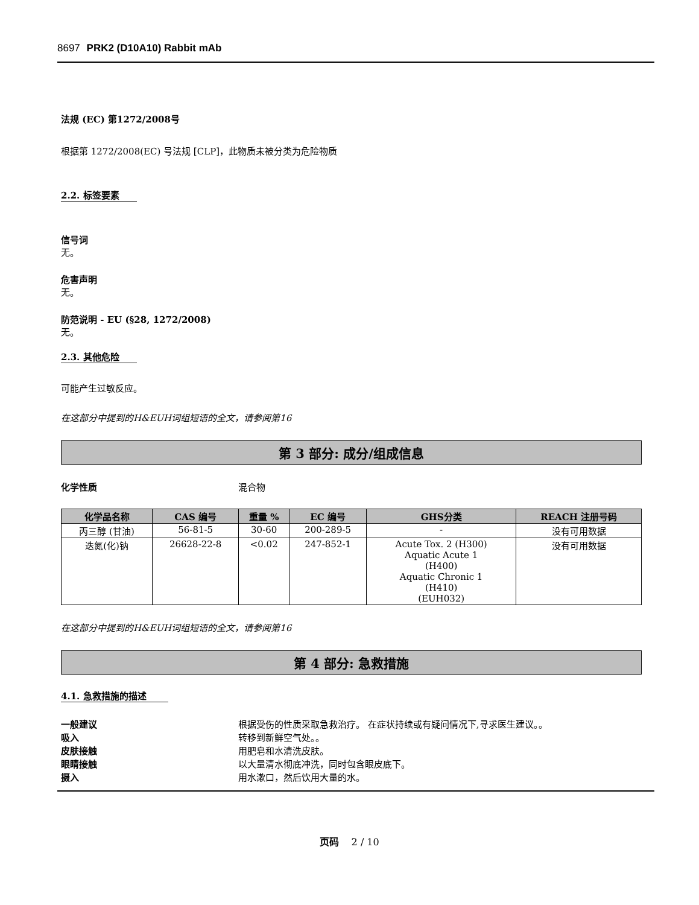8697 PRK2 (D10A10) Rabbit mAb
法规 (EC) 第1272/2008号
根据第 1272/2008(EC) 号法规 [CLP]，此物质未被分类为危险物质
2.2. 标签要素
信号词
无。
危害声明
无。
防范说明 - EU (§28, 1272/2008)
无。
2.3. 其他危险
可能产生过敏反应。
在这部分中提到的H&EUH词组短语的全文，请参阅第16
第 3 部分: 成分/组成信息
化学性质 混合物
| 化学品名称 | CAS 编号 | 重量 % | EC 编号 | GHS分类 | REACH 注册号码 |
| --- | --- | --- | --- | --- | --- |
| 丙三醇 (甘油) | 56-81-5 | 30-60 | 200-289-5 | - | 没有可用数据 |
| 迭氮(化)钠 | 26628-22-8 | <0.02 | 247-852-1 | Acute Tox. 2 (H300) Aquatic Acute 1 (H400) Aquatic Chronic 1 (H410) (EUH032) | 没有可用数据 |
在这部分中提到的H&EUH词组短语的全文，请参阅第16
第 4 部分: 急救措施
4.1. 急救措施的描述
一般建议 根据受伤的性质采取急救治疗。 在症状持续或有疑问情况下,寻求医生建议。。
吸入 转移到新鲜空气处。。
皮肤接触 用肥皂和水清洗皮肤。
眼睛接触 以大量清水彻底冲洗，同时包含眼皮底下。
摄入 用水漱口，然后饮用大量的水。
页码 2 / 10